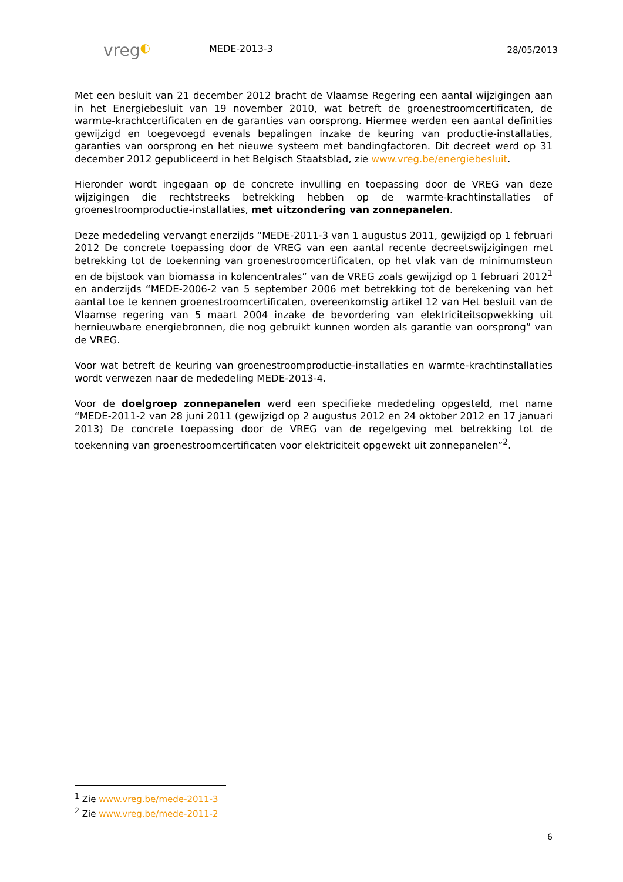vreg◐
MEDE-2013-3
28/05/2013
Met een besluit van 21 december 2012 bracht de Vlaamse Regering een aantal wijzigingen aan in het Energiebesluit van 19 november 2010, wat betreft de groenestroomcertificaten, de warmte-krachtcertificaten en de garanties van oorsprong. Hiermee werden een aantal definities gewijzigd en toegevoegd evenals bepalingen inzake de keuring van productie-installaties, garanties van oorsprong en het nieuwe systeem met bandingfactoren. Dit decreet werd op 31 december 2012 gepubliceerd in het Belgisch Staatsblad, zie www.vreg.be/energiebesluit.
Hieronder wordt ingegaan op de concrete invulling en toepassing door de VREG van deze wijzigingen die rechtstreeks betrekking hebben op de warmte-krachtinstallaties of groenestroomproductie-installaties, met uitzondering van zonnepanelen.
Deze mededeling vervangt enerzijds “MEDE-2011-3 van 1 augustus 2011, gewijzigd op 1 februari 2012 De concrete toepassing door de VREG van een aantal recente decreetswijzigingen met betrekking tot de toekenning van groenestroomcertificaten, op het vlak van de minimumsteun en de bijstook van biomassa in kolencentrales” van de VREG zoals gewijzigd op 1 februari 2012<sup>1</sup> en anderzijds “MEDE-2006-2 van 5 september 2006 met betrekking tot de berekening van het aantal toe te kennen groenestroomcertificaten, overeenkomstig artikel 12 van Het besluit van de Vlaamse regering van 5 maart 2004 inzake de bevordering van elektriciteitsopwekking uit hernieuwbare energiebronnen, die nog gebruikt kunnen worden als garantie van oorsprong” van de VREG.
Voor wat betreft de keuring van groenestroomproductie-installaties en warmte-krachtinstallaties wordt verwezen naar de mededeling MEDE-2013-4.
Voor de doelgroep zonnepanelen werd een specifieke mededeling opgesteld, met name “MEDE-2011-2 van 28 juni 2011 (gewijzigd op 2 augustus 2012 en 24 oktober 2012 en 17 januari 2013) De concrete toepassing door de VREG van de regelgeving met betrekking tot de toekenning van groenestroomcertificaten voor elektriciteit opgewekt uit zonnepanelen”<sup>2</sup>.
<sup>1</sup> Zie www.vreg.be/mede-2011-3
<sup>2</sup> Zie www.vreg.be/mede-2011-2
6